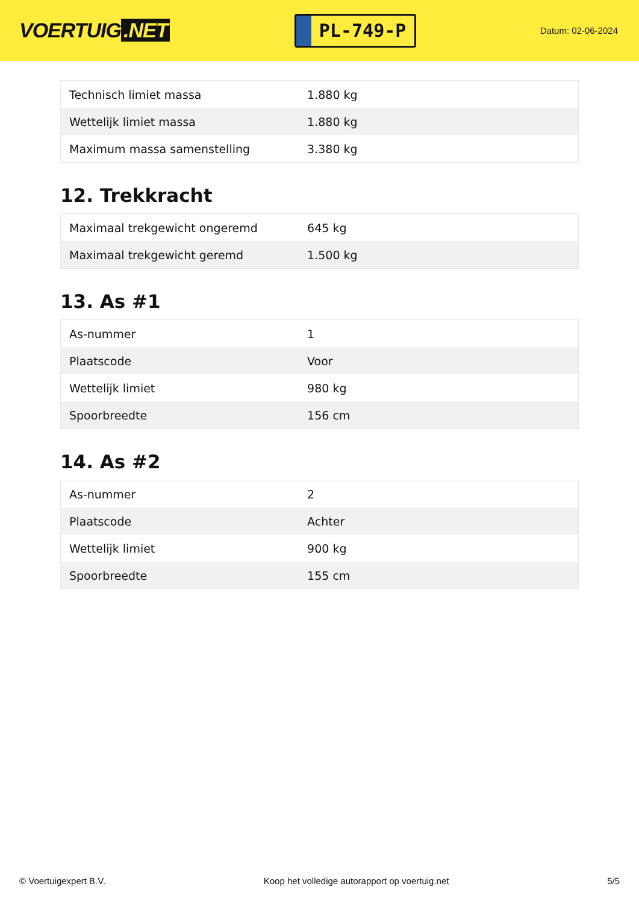VOERTUIG.NET
PL-749-P
Datum: 02-06-2024
| Technisch limiet massa | 1.880 kg |
| Wettelijk limiet massa | 1.880 kg |
| Maximum massa samenstelling | 3.380 kg |
12. Trekkracht
| Maximaal trekgewicht ongeremd | 645 kg |
| Maximaal trekgewicht geremd | 1.500 kg |
13. As #1
| As-nummer | 1 |
| Plaatscode | Voor |
| Wettelijk limiet | 980 kg |
| Spoorbreedte | 156 cm |
14. As #2
| As-nummer | 2 |
| Plaatscode | Achter |
| Wettelijk limiet | 900 kg |
| Spoorbreedte | 155 cm |
© Voertuigexpert B.V. Koop het volledige autorapport op voertuig.net 5/5